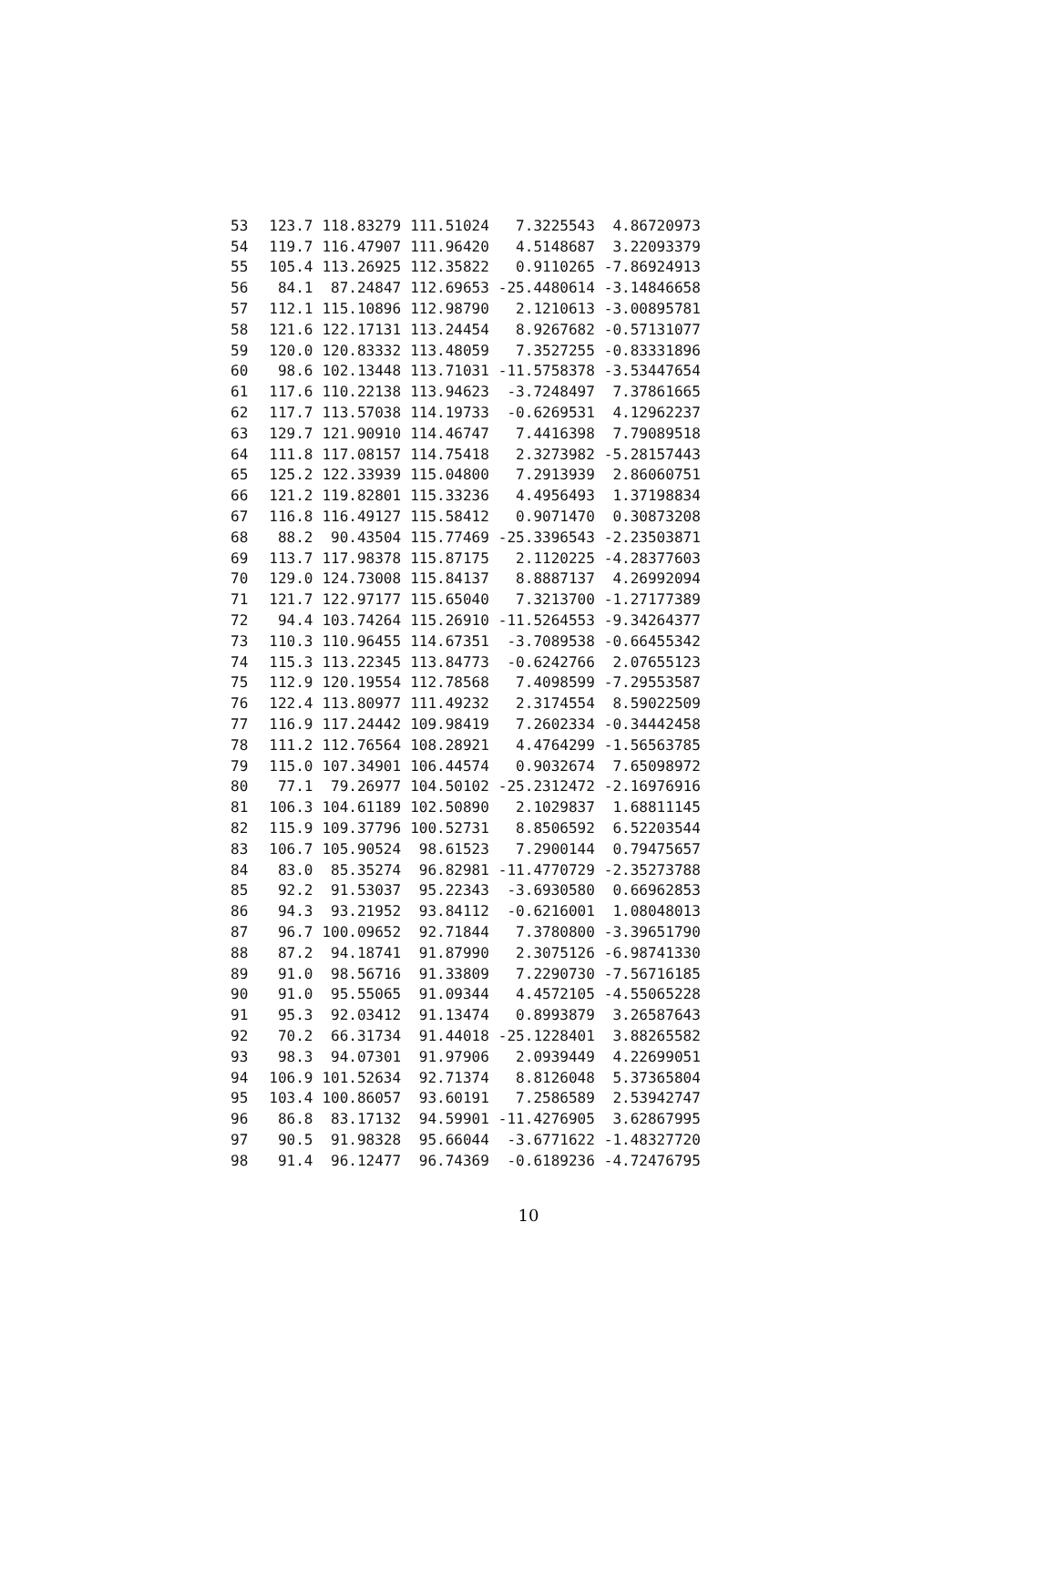| 53 | 123.7 | 118.83279 | 111.51024 | 7.3225543 | 4.86720973 |
| 54 | 119.7 | 116.47907 | 111.96420 | 4.5148687 | 3.22093379 |
| 55 | 105.4 | 113.26925 | 112.35822 | 0.9110265 | -7.86924913 |
| 56 | 84.1 | 87.24847 | 112.69653 | -25.4480614 | -3.14846658 |
| 57 | 112.1 | 115.10896 | 112.98790 | 2.1210613 | -3.00895781 |
| 58 | 121.6 | 122.17131 | 113.24454 | 8.9267682 | -0.57131077 |
| 59 | 120.0 | 120.83332 | 113.48059 | 7.3527255 | -0.83331896 |
| 60 | 98.6 | 102.13448 | 113.71031 | -11.5758378 | -3.53447654 |
| 61 | 117.6 | 110.22138 | 113.94623 | -3.7248497 | 7.37861665 |
| 62 | 117.7 | 113.57038 | 114.19733 | -0.6269531 | 4.12962237 |
| 63 | 129.7 | 121.90910 | 114.46747 | 7.4416398 | 7.79089518 |
| 64 | 111.8 | 117.08157 | 114.75418 | 2.3273982 | -5.28157443 |
| 65 | 125.2 | 122.33939 | 115.04800 | 7.2913939 | 2.86060751 |
| 66 | 121.2 | 119.82801 | 115.33236 | 4.4956493 | 1.37198834 |
| 67 | 116.8 | 116.49127 | 115.58412 | 0.9071470 | 0.30873208 |
| 68 | 88.2 | 90.43504 | 115.77469 | -25.3396543 | -2.23503871 |
| 69 | 113.7 | 117.98378 | 115.87175 | 2.1120225 | -4.28377603 |
| 70 | 129.0 | 124.73008 | 115.84137 | 8.8887137 | 4.26992094 |
| 71 | 121.7 | 122.97177 | 115.65040 | 7.3213700 | -1.27177389 |
| 72 | 94.4 | 103.74264 | 115.26910 | -11.5264553 | -9.34264377 |
| 73 | 110.3 | 110.96455 | 114.67351 | -3.7089538 | -0.66455342 |
| 74 | 115.3 | 113.22345 | 113.84773 | -0.6242766 | 2.07655123 |
| 75 | 112.9 | 120.19554 | 112.78568 | 7.4098599 | -7.29553587 |
| 76 | 122.4 | 113.80977 | 111.49232 | 2.3174554 | 8.59022509 |
| 77 | 116.9 | 117.24442 | 109.98419 | 7.2602334 | -0.34442458 |
| 78 | 111.2 | 112.76564 | 108.28921 | 4.4764299 | -1.56563785 |
| 79 | 115.0 | 107.34901 | 106.44574 | 0.9032674 | 7.65098972 |
| 80 | 77.1 | 79.26977 | 104.50102 | -25.2312472 | -2.16976916 |
| 81 | 106.3 | 104.61189 | 102.50890 | 2.1029837 | 1.68811145 |
| 82 | 115.9 | 109.37796 | 100.52731 | 8.8506592 | 6.52203544 |
| 83 | 106.7 | 105.90524 | 98.61523 | 7.2900144 | 0.79475657 |
| 84 | 83.0 | 85.35274 | 96.82981 | -11.4770729 | -2.35273788 |
| 85 | 92.2 | 91.53037 | 95.22343 | -3.6930580 | 0.66962853 |
| 86 | 94.3 | 93.21952 | 93.84112 | -0.6216001 | 1.08048013 |
| 87 | 96.7 | 100.09652 | 92.71844 | 7.3780800 | -3.39651790 |
| 88 | 87.2 | 94.18741 | 91.87990 | 2.3075126 | -6.98741330 |
| 89 | 91.0 | 98.56716 | 91.33809 | 7.2290730 | -7.56716185 |
| 90 | 91.0 | 95.55065 | 91.09344 | 4.4572105 | -4.55065228 |
| 91 | 95.3 | 92.03412 | 91.13474 | 0.8993879 | 3.26587643 |
| 92 | 70.2 | 66.31734 | 91.44018 | -25.1228401 | 3.88265582 |
| 93 | 98.3 | 94.07301 | 91.97906 | 2.0939449 | 4.22699051 |
| 94 | 106.9 | 101.52634 | 92.71374 | 8.8126048 | 5.37365804 |
| 95 | 103.4 | 100.86057 | 93.60191 | 7.2586589 | 2.53942747 |
| 96 | 86.8 | 83.17132 | 94.59901 | -11.4276905 | 3.62867995 |
| 97 | 90.5 | 91.98328 | 95.66044 | -3.6771622 | -1.48327720 |
| 98 | 91.4 | 96.12477 | 96.74369 | -0.6189236 | -4.72476795 |
10